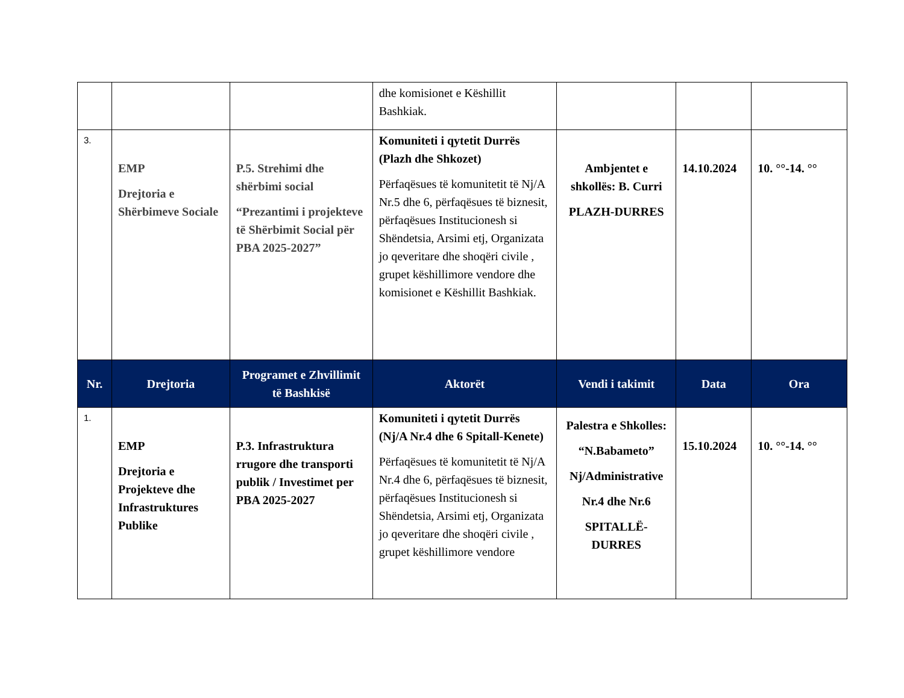| | | | dhe komisionet e Këshillit Bashkiak. | | | |
| 3. | EMP Drejtoria e Shërbimeve Sociale | P.5. Strehimi dhe shërbimi social “Prezantimi i projekteve të Shërbimit Social për PBA 2025-2027” | Komuniteti i qytetit Durrës (Plazh dhe Shkozet) Përfaqësues të komunitetit të Nj/A Nr.5 dhe 6, përfaqësues të biznesit, përfaqësues Institucionesh si Shëndetsia, Arsimi etj, Organizata jo qeveritare dhe shoqëri civile , grupet këshillimore vendore dhe komisionet e Këshillit Bashkiak. | Ambjentet e shkollës: B. Curri PLAZH-DURRES | 14.10.2024 | 10. °°-14. °° |
| Nr. | Drejtoria | Programet e Zhvillimit të Bashkisë | Aktorët | Vendi i takimit | Data | Ora |
| 1. | EMP Drejtoria e Projekteve dhe Infrastruktures Publike | P.3. Infrastruktura rrugore dhe transporti publik / Investimet per PBA 2025-2027 | Komuniteti i qytetit Durrës (Nj/A Nr.4 dhe 6 Spitall-Kenete) Përfaqësues të komunitetit të Nj/A Nr.4 dhe 6, përfaqësues të biznesit, përfaqësues Institucionesh si Shëndetsia, Arsimi etj, Organizata jo qeveritare dhe shoqëri civile , grupet këshillimore vendore | Palestra e Shkolles: “N.Babameto” Nj/Administrative Nr.4 dhe Nr.6 SPITALLË-DURRES | 15.10.2024 | 10. °°-14. °° |